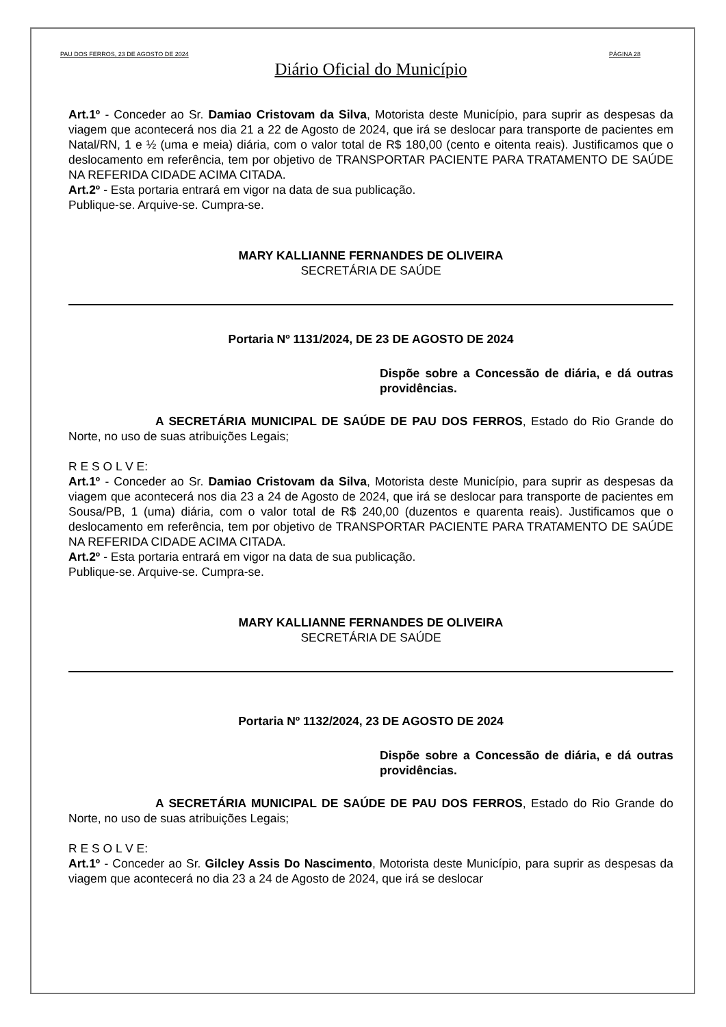PAU DOS FERROS, 23 DE AGOSTO DE 2024 PÁGINA 28
Diário Oficial do Município
Art.1º - Conceder ao Sr. Damiao Cristovam da Silva, Motorista deste Município, para suprir as despesas da viagem que acontecerá nos dia 21 a 22 de Agosto de 2024, que irá se deslocar para transporte de pacientes em Natal/RN, 1 e ½ (uma e meia) diária, com o valor total de R$ 180,00 (cento e oitenta reais). Justificamos que o deslocamento em referência, tem por objetivo de TRANSPORTAR PACIENTE PARA TRATAMENTO DE SAÚDE NA REFERIDA CIDADE ACIMA CITADA.
Art.2º - Esta portaria entrará em vigor na data de sua publicação.
Publique-se. Arquive-se. Cumpra-se.
MARY KALLIANNE FERNANDES DE OLIVEIRA
SECRETÁRIA DE SAÚDE
Portaria Nº 1131/2024, DE 23 DE AGOSTO DE 2024
Dispõe sobre a Concessão de diária, e dá outras providências.
A SECRETÁRIA MUNICIPAL DE SAÚDE DE PAU DOS FERROS, Estado do Rio Grande do Norte, no uso de suas atribuições Legais;
R E S O L V E:
Art.1º - Conceder ao Sr. Damiao Cristovam da Silva, Motorista deste Município, para suprir as despesas da viagem que acontecerá nos dia 23 a 24 de Agosto de 2024, que irá se deslocar para transporte de pacientes em Sousa/PB, 1 (uma) diária, com o valor total de R$ 240,00 (duzentos e quarenta reais). Justificamos que o deslocamento em referência, tem por objetivo de TRANSPORTAR PACIENTE PARA TRATAMENTO DE SAÚDE NA REFERIDA CIDADE ACIMA CITADA.
Art.2º - Esta portaria entrará em vigor na data de sua publicação.
Publique-se. Arquive-se. Cumpra-se.
MARY KALLIANNE FERNANDES DE OLIVEIRA
SECRETÁRIA DE SAÚDE
Portaria Nº 1132/2024, 23 DE AGOSTO DE 2024
Dispõe sobre a Concessão de diária, e dá outras providências.
A SECRETÁRIA MUNICIPAL DE SAÚDE DE PAU DOS FERROS, Estado do Rio Grande do Norte, no uso de suas atribuições Legais;
R E S O L V E:
Art.1º - Conceder ao Sr. Gilcley Assis Do Nascimento, Motorista deste Município, para suprir as despesas da viagem que acontecerá no dia 23 a 24 de Agosto de 2024, que irá se deslocar